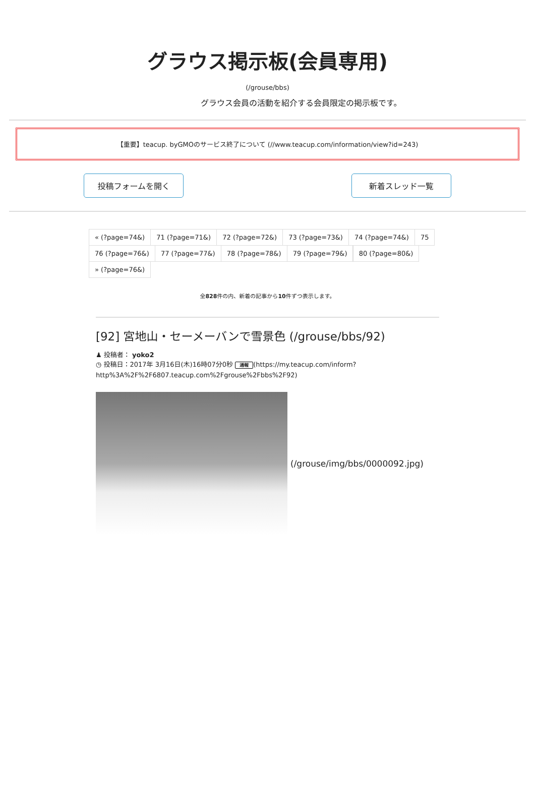グラウス掲示板(会員専用)
(/grouse/bbs)
グラウス会員の活動を紹介する会員限定の掲示板です。
【重要】teacup. byGMOのサービス終了について (//www.teacup.com/information/view?id=243)
投稿フォームを開く 新着スレッド一覧
« (?page=74&) 71 (?page=71&) 72 (?page=72&) 73 (?page=73&) 74 (?page=74&) 75 76 (?page=76&) 77 (?page=77&) 78 (?page=78&) 79 (?page=79&) 80 (?page=80&) » (?page=76&)
全828件の内、新着の記事から10件ずつ表示します。
[92] 宮地山・セーメーバンで雪景色 (/grouse/bbs/92)
♟ 投稿者： yoko2
◷ 投稿日：2017年 3月16日(木)16時07分0秒 通報 (https://my.teacup.com/inform?
http%3A%2F%2F6807.teacup.com%2Fgrouse%2Fbbs%2F92)
(/grouse/img/bbs/0000092.jpg)